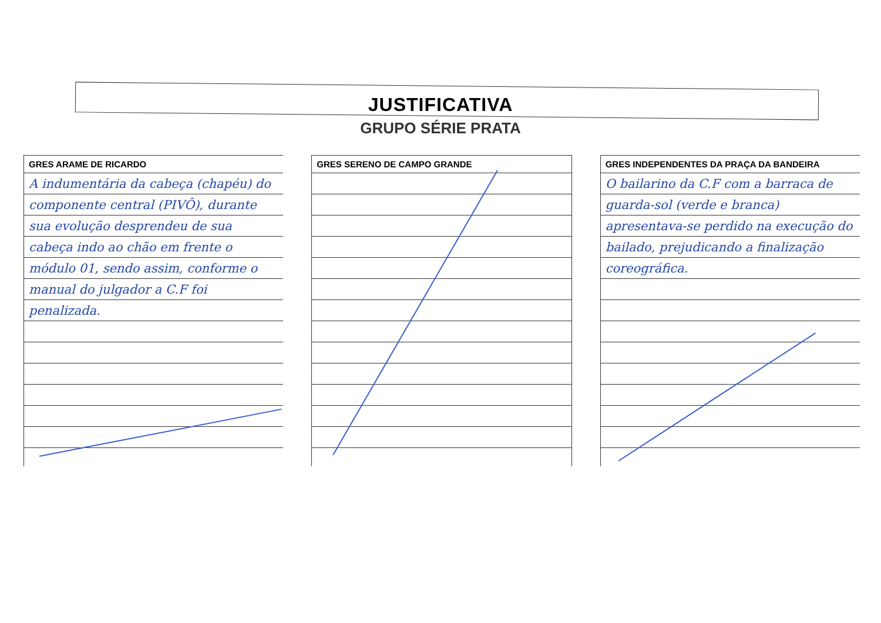JUSTIFICATIVA
GRUPO SÉRIE PRATA
GRES ARAME DE RICARDO
A indumentária da cabeça (chapéu) do componente central (PIVÔ), durante sua evolução desprendeu de sua cabeça indo ao chão em frente o módulo 01, sendo assim, conforme o manual do julgador a C.F foi penalizada.
GRES SERENO DE CAMPO GRANDE GRES INDEPENDENTES DA PRAÇA DA BANDEIRA
O bailarino da C.F com a barraca de guarda-sol (verde e branca) apresentava-se perdido na execução do bailado, prejudicando a finalização coreográfica.